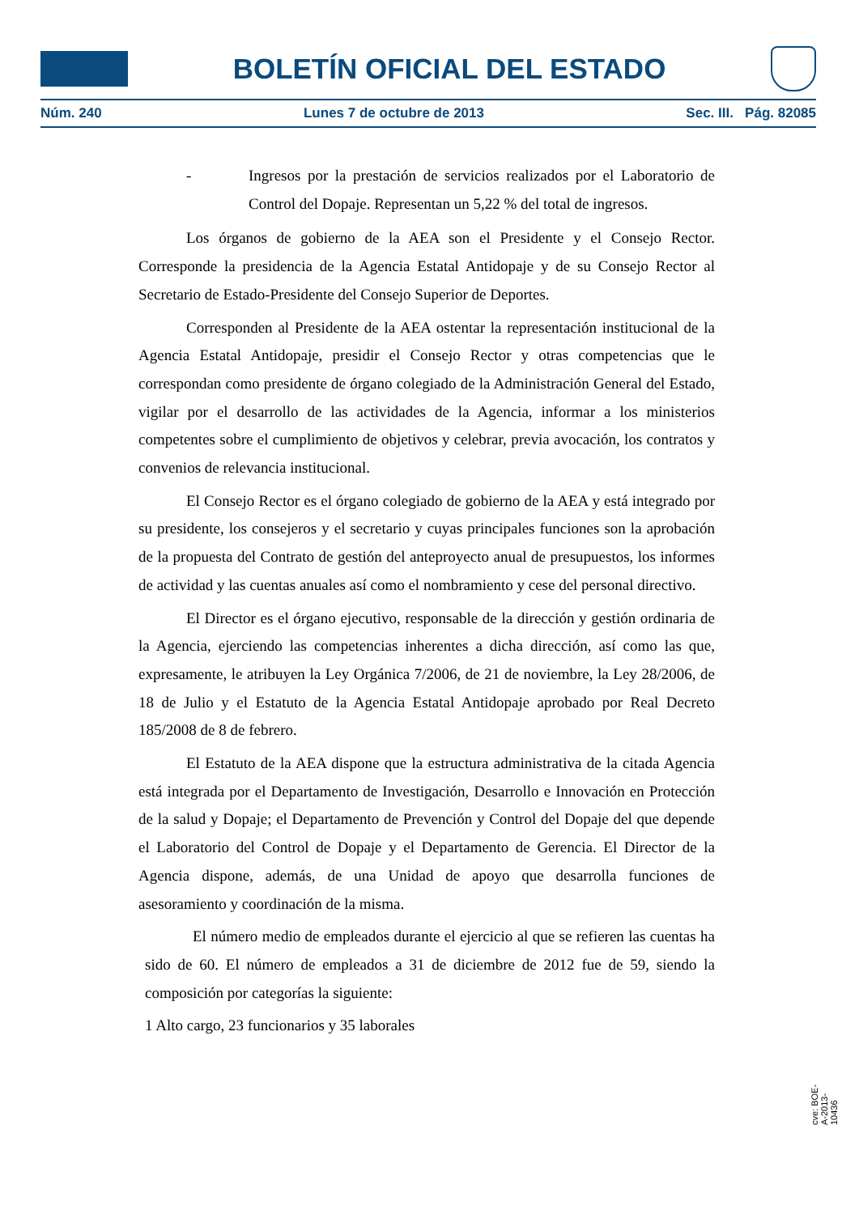BOLETÍN OFICIAL DEL ESTADO
Núm. 240 Lunes 7 de octubre de 2013 Sec. III. Pág. 82085
- Ingresos por la prestación de servicios realizados por el Laboratorio de Control del Dopaje. Representan un 5,22 % del total de ingresos.
Los órganos de gobierno de la AEA son el Presidente y el Consejo Rector. Corresponde la presidencia de la Agencia Estatal Antidopaje y de su Consejo Rector al Secretario de Estado-Presidente del Consejo Superior de Deportes.
Corresponden al Presidente de la AEA ostentar la representación institucional de la Agencia Estatal Antidopaje, presidir el Consejo Rector y otras competencias que le correspondan como presidente de órgano colegiado de la Administración General del Estado, vigilar por el desarrollo de las actividades de la Agencia, informar a los ministerios competentes sobre el cumplimiento de objetivos y celebrar, previa avocación, los contratos y convenios de relevancia institucional.
El Consejo Rector es el órgano colegiado de gobierno de la AEA y está integrado por su presidente, los consejeros y el secretario y cuyas principales funciones son la aprobación de la propuesta del Contrato de gestión del anteproyecto anual de presupuestos, los informes de actividad y las cuentas anuales así como el nombramiento y cese del personal directivo.
El Director es el órgano ejecutivo, responsable de la dirección y gestión ordinaria de la Agencia, ejerciendo las competencias inherentes a dicha dirección, así como las que, expresamente, le atribuyen la Ley Orgánica 7/2006, de 21 de noviembre, la Ley 28/2006, de 18 de Julio y el Estatuto de la Agencia Estatal Antidopaje aprobado por Real Decreto 185/2008 de 8 de febrero.
El Estatuto de la AEA dispone que la estructura administrativa de la citada Agencia está integrada por el Departamento de Investigación, Desarrollo e Innovación en Protección de la salud y Dopaje; el Departamento de Prevención y Control del Dopaje del que depende el Laboratorio del Control de Dopaje y el Departamento de Gerencia. El Director de la Agencia dispone, además, de una Unidad de apoyo que desarrolla funciones de asesoramiento y coordinación de la misma.
El número medio de empleados durante el ejercicio al que se refieren las cuentas ha sido de 60. El número de empleados a 31 de diciembre de 2012 fue de 59, siendo la composición por categorías la siguiente:
1 Alto cargo, 23 funcionarios y 35 laborales
cve: BOE-A-2013-10436